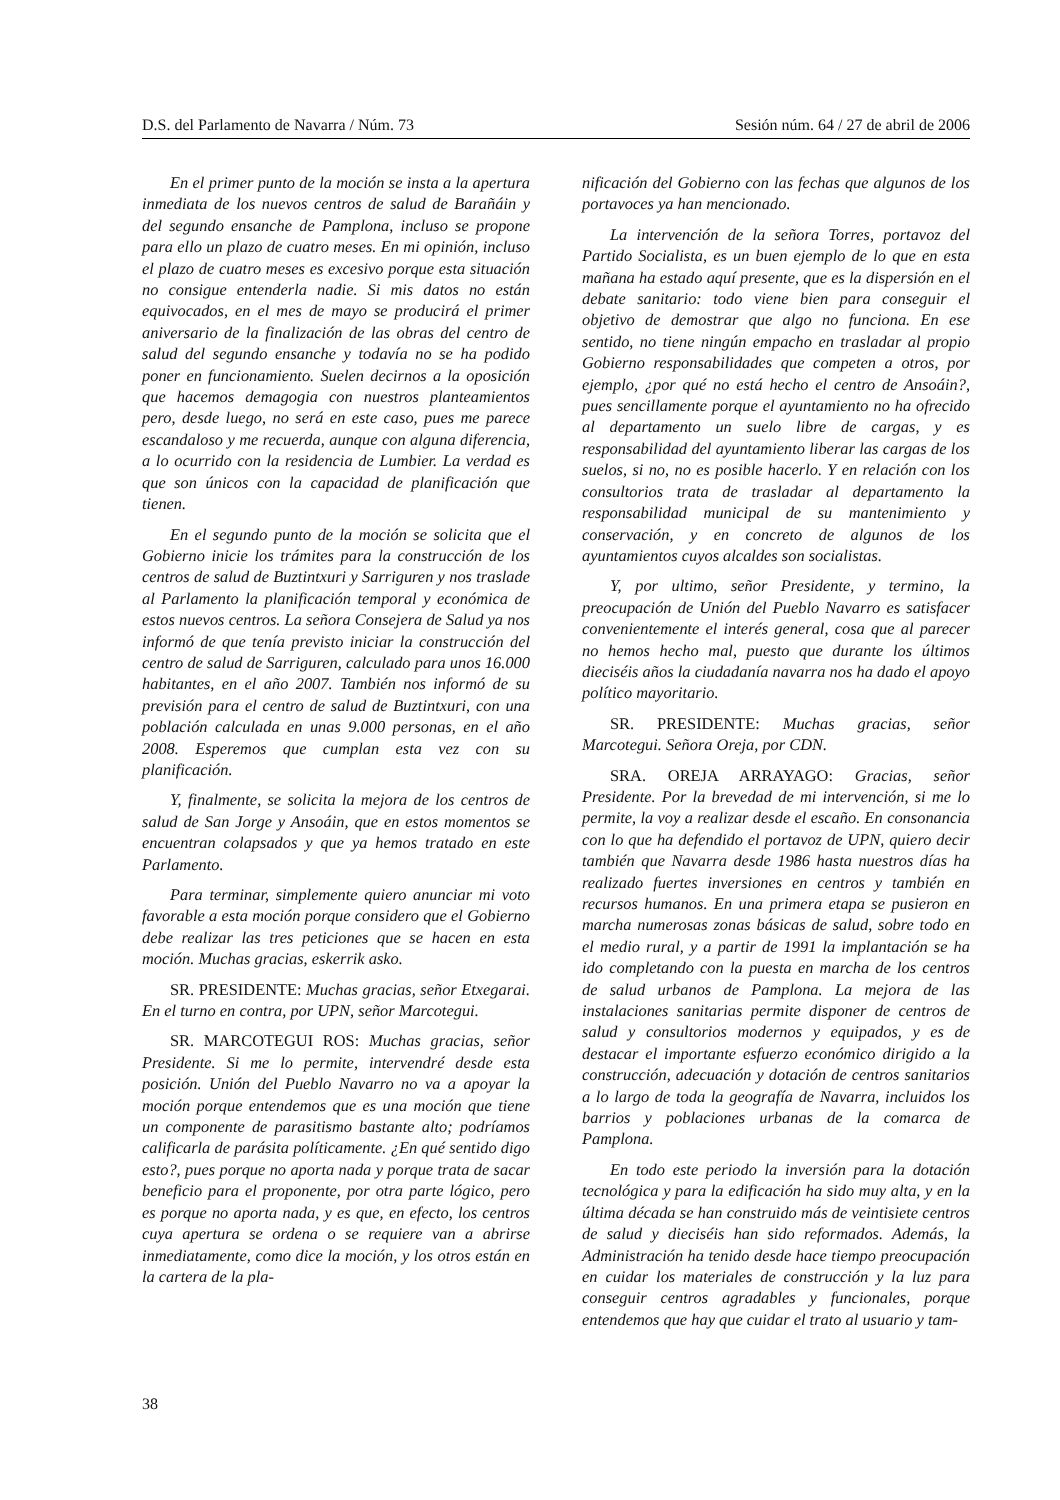D.S. del Parlamento de Navarra / Núm. 73 Sesión núm. 64 / 27 de abril de 2006
En el primer punto de la moción se insta a la apertura inmediata de los nuevos centros de salud de Barañáin y del segundo ensanche de Pamplona, incluso se propone para ello un plazo de cuatro meses. En mi opinión, incluso el plazo de cuatro meses es excesivo porque esta situación no consigue entenderla nadie. Si mis datos no están equivocados, en el mes de mayo se producirá el primer aniversario de la finalización de las obras del centro de salud del segundo ensanche y todavía no se ha podido poner en funcionamiento. Suelen decirnos a la oposición que hacemos demagogia con nuestros planteamientos pero, desde luego, no será en este caso, pues me parece escandaloso y me recuerda, aunque con alguna diferencia, a lo ocurrido con la residencia de Lumbier. La verdad es que son únicos con la capacidad de planificación que tienen.
En el segundo punto de la moción se solicita que el Gobierno inicie los trámites para la construcción de los centros de salud de Buztintxuri y Sarriguren y nos traslade al Parlamento la planificación temporal y económica de estos nuevos centros. La señora Consejera de Salud ya nos informó de que tenía previsto iniciar la construcción del centro de salud de Sarriguren, calculado para unos 16.000 habitantes, en el año 2007. También nos informó de su previsión para el centro de salud de Buztintxuri, con una población calculada en unas 9.000 personas, en el año 2008. Esperemos que cumplan esta vez con su planificación.
Y, finalmente, se solicita la mejora de los centros de salud de San Jorge y Ansoáin, que en estos momentos se encuentran colapsados y que ya hemos tratado en este Parlamento.
Para terminar, simplemente quiero anunciar mi voto favorable a esta moción porque considero que el Gobierno debe realizar las tres peticiones que se hacen en esta moción. Muchas gracias, eskerrik asko.
SR. PRESIDENTE: Muchas gracias, señor Etxegarai. En el turno en contra, por UPN, señor Marcotegui.
SR. MARCOTEGUI ROS: Muchas gracias, señor Presidente. Si me lo permite, intervendré desde esta posición. Unión del Pueblo Navarro no va a apoyar la moción porque entendemos que es una moción que tiene un componente de parasitismo bastante alto; podríamos calificarla de parásita políticamente. ¿En qué sentido digo esto?, pues porque no aporta nada y porque trata de sacar beneficio para el proponente, por otra parte lógico, pero es porque no aporta nada, y es que, en efecto, los centros cuya apertura se ordena o se requiere van a abrirse inmediatamente, como dice la moción, y los otros están en la cartera de la pla-
nificación del Gobierno con las fechas que algunos de los portavoces ya han mencionado.
La intervención de la señora Torres, portavoz del Partido Socialista, es un buen ejemplo de lo que en esta mañana ha estado aquí presente, que es la dispersión en el debate sanitario: todo viene bien para conseguir el objetivo de demostrar que algo no funciona. En ese sentido, no tiene ningún empacho en trasladar al propio Gobierno responsabilidades que competen a otros, por ejemplo, ¿por qué no está hecho el centro de Ansoáin?, pues sencillamente porque el ayuntamiento no ha ofrecido al departamento un suelo libre de cargas, y es responsabilidad del ayuntamiento liberar las cargas de los suelos, si no, no es posible hacerlo. Y en relación con los consultorios trata de trasladar al departamento la responsabilidad municipal de su mantenimiento y conservación, y en concreto de algunos de los ayuntamientos cuyos alcaldes son socialistas.
Y, por ultimo, señor Presidente, y termino, la preocupación de Unión del Pueblo Navarro es satisfacer convenientemente el interés general, cosa que al parecer no hemos hecho mal, puesto que durante los últimos dieciséis años la ciudadanía navarra nos ha dado el apoyo político mayoritario.
SR. PRESIDENTE: Muchas gracias, señor Marcotegui. Señora Oreja, por CDN.
SRA. OREJA ARRAYAGO: Gracias, señor Presidente. Por la brevedad de mi intervención, si me lo permite, la voy a realizar desde el escaño. En consonancia con lo que ha defendido el portavoz de UPN, quiero decir también que Navarra desde 1986 hasta nuestros días ha realizado fuertes inversiones en centros y también en recursos humanos. En una primera etapa se pusieron en marcha numerosas zonas básicas de salud, sobre todo en el medio rural, y a partir de 1991 la implantación se ha ido completando con la puesta en marcha de los centros de salud urbanos de Pamplona. La mejora de las instalaciones sanitarias permite disponer de centros de salud y consultorios modernos y equipados, y es de destacar el importante esfuerzo económico dirigido a la construcción, adecuación y dotación de centros sanitarios a lo largo de toda la geografía de Navarra, incluidos los barrios y poblaciones urbanas de la comarca de Pamplona.
En todo este periodo la inversión para la dotación tecnológica y para la edificación ha sido muy alta, y en la última década se han construido más de veintisiete centros de salud y dieciséis han sido reformados. Además, la Administración ha tenido desde hace tiempo preocupación en cuidar los materiales de construcción y la luz para conseguir centros agradables y funcionales, porque entendemos que hay que cuidar el trato al usuario y tam-
38